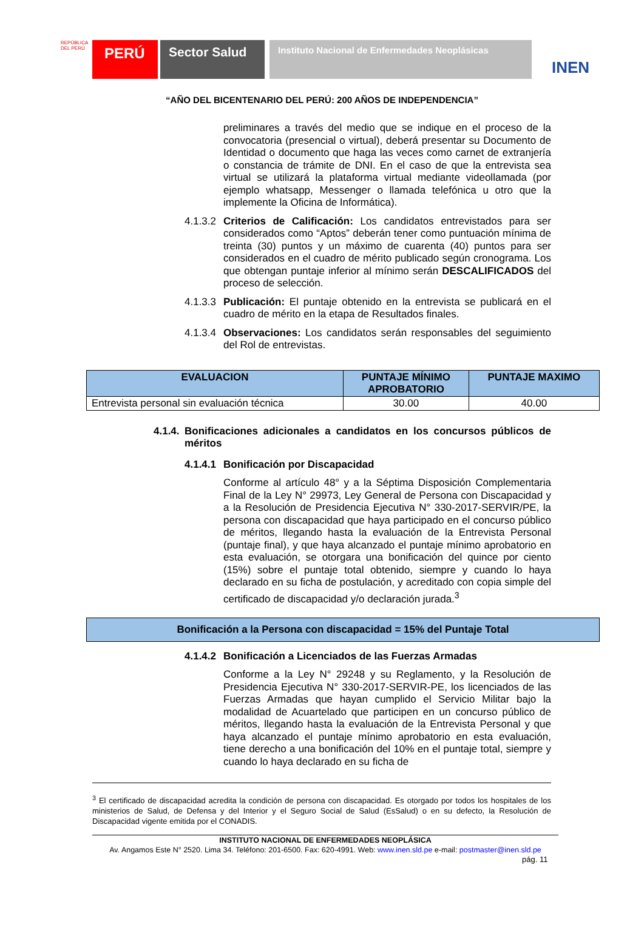REPÚBLICA DEL PERÚ
PERÚ Sector Salud
Instituto Nacional de Enfermedades Neoplásicas
INEN
“AÑO DEL BICENTENARIO DEL PERÚ: 200 AÑOS DE INDEPENDENCIA”
preliminares a través del medio que se indique en el proceso de la convocatoria (presencial o virtual), deberá presentar su Documento de Identidad o documento que haga las veces como carnet de extranjería o constancia de trámite de DNI. En el caso de que la entrevista sea virtual se utilizará la plataforma virtual mediante videollamada (por ejemplo whatsapp, Messenger o llamada telefónica u otro que la implemente la Oficina de Informática).
4.1.3.2
Criterios de Calificación: Los candidatos entrevistados para ser considerados como “Aptos” deberán tener como puntuación mínima de treinta (30) puntos y un máximo de cuarenta (40) puntos para ser considerados en el cuadro de mérito publicado según cronograma. Los que obtengan puntaje inferior al mínimo serán DESCALIFICADOS del proceso de selección.
4.1.3.3
Publicación: El puntaje obtenido en la entrevista se publicará en el cuadro de mérito en la etapa de Resultados finales.
4.1.3.4
Observaciones: Los candidatos serán responsables del seguimiento del Rol de entrevistas.
| EVALUACION | PUNTAJE MÍNIMO APROBATORIO | PUNTAJE MAXIMO |
| --- | --- | --- |
| Entrevista personal sin evaluación técnica | 30.00 | 40.00 |
4.1.4.
Bonificaciones adicionales a candidatos en los concursos públicos de méritos
4.1.4.1
Bonificación por Discapacidad
Conforme al artículo 48° y a la Séptima Disposición Complementaria Final de la Ley N° 29973, Ley General de Persona con Discapacidad y a la Resolución de Presidencia Ejecutiva N° 330-2017-SERVIR/PE, la persona con discapacidad que haya participado en el concurso público de méritos, llegando hasta la evaluación de la Entrevista Personal (puntaje final), y que haya alcanzado el puntaje mínimo aprobatorio en esta evaluación, se otorgara una bonificación del quince por ciento (15%) sobre el puntaje total obtenido, siempre y cuando lo haya declarado en su ficha de postulación, y acreditado con copia simple del certificado de discapacidad y/o declaración jurada.<sup>3</sup>
Bonificación a la Persona con discapacidad = 15% del Puntaje Total
4.1.4.2
Bonificación a Licenciados de las Fuerzas Armadas
Conforme a la Ley N° 29248 y su Reglamento, y la Resolución de Presidencia Ejecutiva N° 330-2017-SERVIR-PE, los licenciados de las Fuerzas Armadas que hayan cumplido el Servicio Militar bajo la modalidad de Acuartelado que participen en un concurso público de méritos, llegando hasta la evaluación de la Entrevista Personal y que haya alcanzado el puntaje mínimo aprobatorio en esta evaluación, tiene derecho a una bonificación del 10% en el puntaje total, siempre y cuando lo haya declarado en su ficha de
<sup>3</sup> El certificado de discapacidad acredita la condición de persona con discapacidad. Es otorgado por todos los hospitales de los ministerios de Salud, de Defensa y del Interior y el Seguro Social de Salud (EsSalud) o en su defecto, la Resolución de Discapacidad vigente emitida por el CONADIS.
INSTITUTO NACIONAL DE ENFERMEDADES NEOPLÁSICA
Av. Angamos Este N° 2520. Lima 34. Teléfono: 201-6500. Fax: 620-4991. Web: www.inen.sld.pe e-mail: postmaster@inen.sld.pe
pág. 11